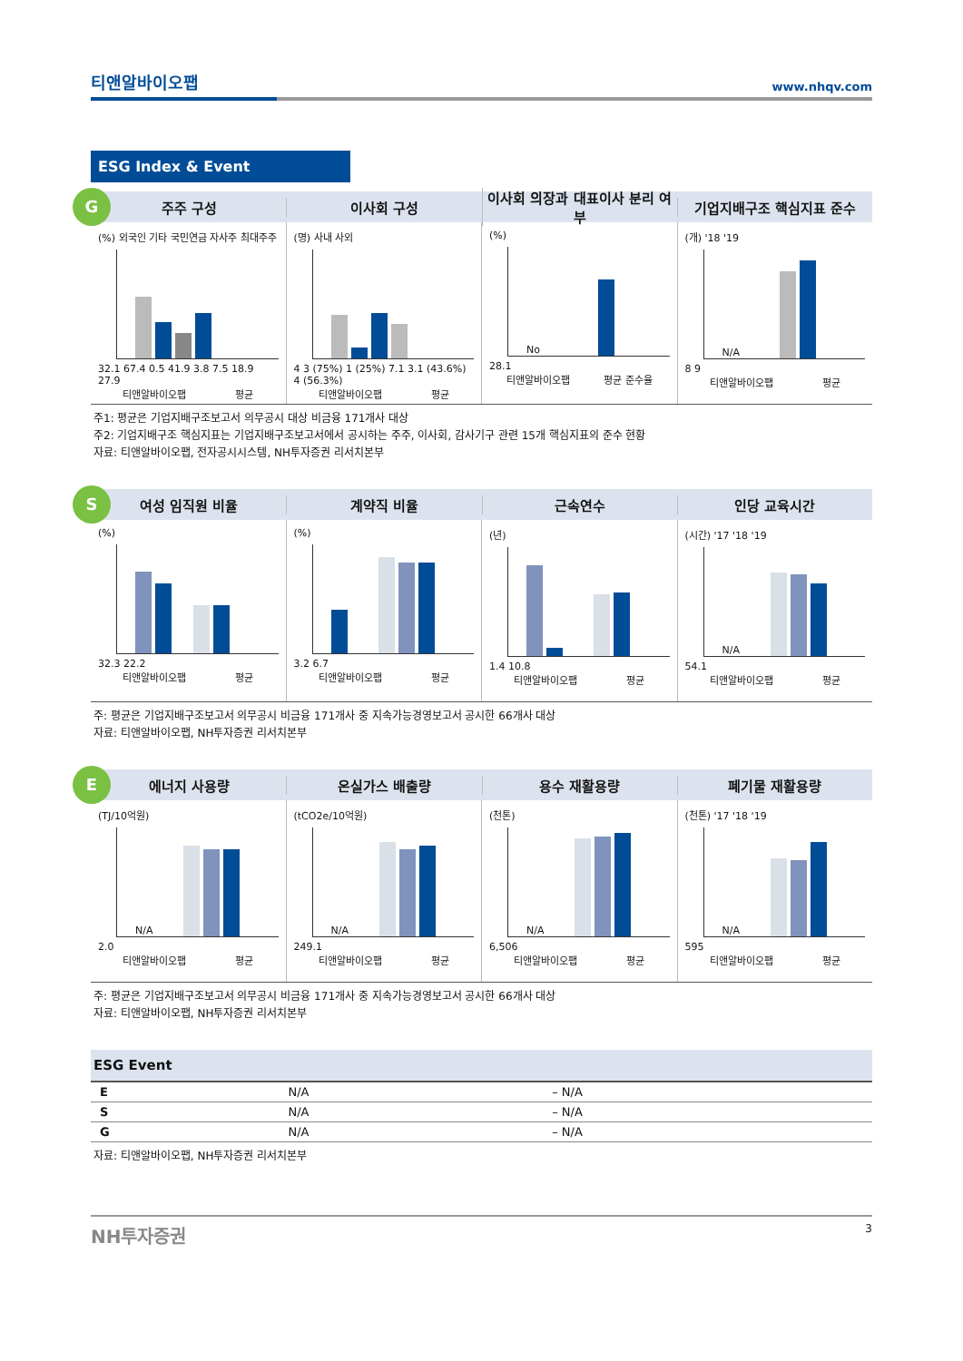티앤알바이오팹 www.nhqv.com
ESG Index & Event
G
주주 구성 이사회 구성 이사회 의장과 대표이사 분리 여부 기업지배구조 핵심지표 준수
(%) 외국인 기타 국민연금 자사주 최대주주
32.1 67.4 0.5 41.9 3.8 7.5 18.9 27.9
티앤알바이오팹 평균
(명) 사내 사외
4 3 (75%) 1 (25%) 7.1 3.1 (43.6%) 4 (56.3%)
티앤알바이오팹 평균
(%)
No
28.1
티앤알바이오팹 평균 준수율
(개) '18 '19
N/A
8 9
티앤알바이오팹 평균
주1: 평균은 기업지배구조보고서 의무공시 대상 비금융 171개사 대상
주2: 기업지배구조 핵심지표는 기업지배구조보고서에서 공시하는 주주, 이사회, 감사기구 관련 15개 핵심지표의 준수 현황
자료: 티앤알바이오팹, 전자공시시스템, NH투자증권 리서치본부
S
여성 임직원 비율 계약직 비율 근속연수 인당 교육시간
(%)
32.3 22.2
티앤알바이오팹 평균
(%)
3.2 6.7
티앤알바이오팹 평균
(년)
1.4 10.8
티앤알바이오팹 평균
(시간) '17 '18 '19
N/A
54.1
티앤알바이오팹 평균
주: 평균은 기업지배구조보고서 의무공시 비금융 171개사 중 지속가능경영보고서 공시한 66개사 대상
자료: 티앤알바이오팹, NH투자증권 리서치본부
E
에너지 사용량 온실가스 배출량 용수 재활용량 폐기물 재활용량
(TJ/10억원)
N/A
2.0
티앤알바이오팹 평균
(tCO2e/10억원)
N/A
249.1
티앤알바이오팹 평균
(천톤)
N/A
6,506
티앤알바이오팹 평균
(천톤) '17 '18 '19
N/A
595
티앤알바이오팹 평균
주: 평균은 기업지배구조보고서 의무공시 비금융 171개사 중 지속가능경영보고서 공시한 66개사 대상
자료: 티앤알바이오팹, NH투자증권 리서치본부
ESG Event
| E | N/A | – N/A |
| S | N/A | – N/A |
| G | N/A | – N/A |
자료: 티앤알바이오팹, NH투자증권 리서치본부
NH투자증권 3